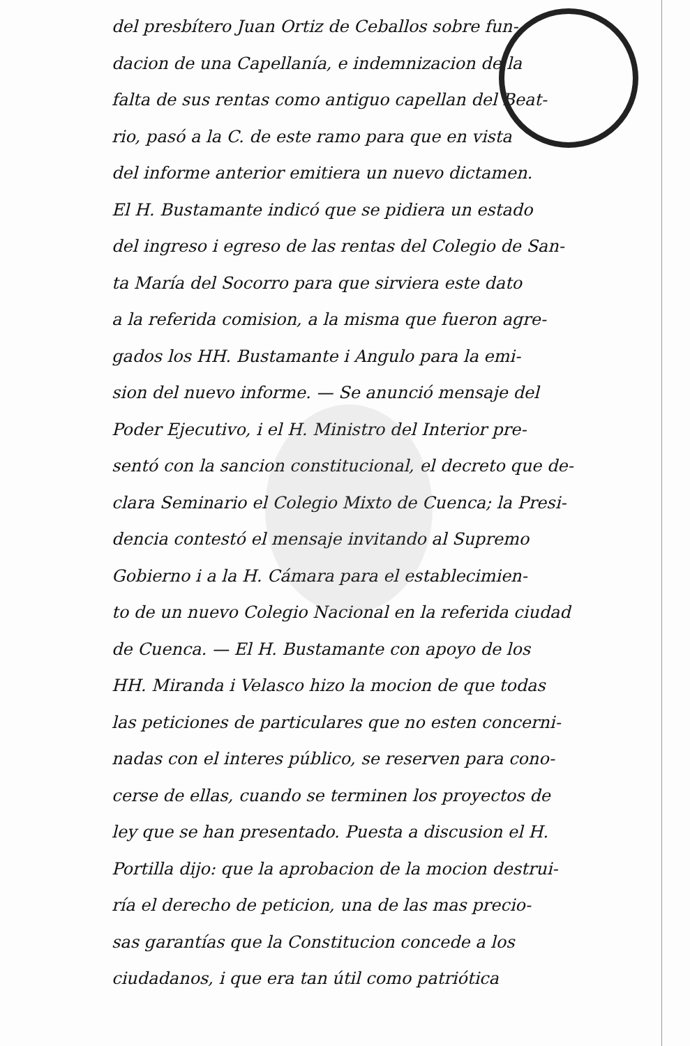del presbítero Juan Ortiz de Ceballos sobre fun-
dacion de una Capellanía, e indemnizacion de la
falta de sus rentas como antiguo capellan del Beat-
rio, pasó a la C. de este ramo para que en vista
del informe anterior emitiera un nuevo dictamen.
El H. Bustamante indicó que se pidiera un estado
del ingreso i egreso de las rentas del Colegio de San-
ta María del Socorro para que sirviera este dato
a la referida comision, a la misma que fueron agre-
gados los HH. Bustamante i Angulo para la emi-
sion del nuevo informe. — Se anunció mensaje del
Poder Ejecutivo, i el H. Ministro del Interior pre-
sentó con la sancion constitucional, el decreto que de-
clara Seminario el Colegio Mixto de Cuenca; la Presi-
dencia contestó el mensaje invitando al Supremo
Gobierno i a la H. Cámara para el establecimien-
to de un nuevo Colegio Nacional en la referida ciudad
de Cuenca. — El H. Bustamante con apoyo de los
HH. Miranda i Velasco hizo la mocion de que todas
las peticiones de particulares que no esten concerni-
nadas con el interes público, se reserven para cono-
cerse de ellas, cuando se terminen los proyectos de
ley que se han presentado. Puesta a discusion el H.
Portilla dijo: que la aprobacion de la mocion destrui-
ría el derecho de peticion, una de las mas precio-
sas garantías que la Constitucion concede a los
ciudadanos, i que era tan útil como patriótica